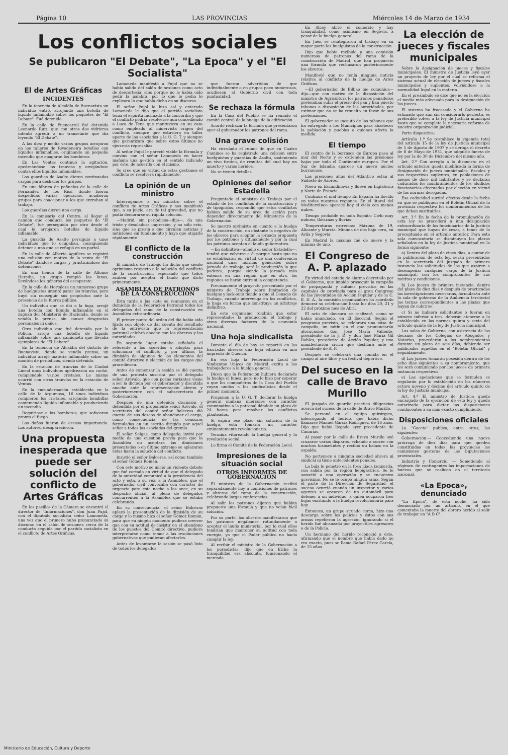Página 10 LAS PROVINCIAS Miércoles 14 de Marzo de 1934
Los conflictos sociales
Se publicaron "El Debate", "La Epoca" y el "El Socialista"
El de Artes Gráficas
INCIDENTES
En la tenencia de Alcaldía de Buenavista un individuo entró, arrojando una botella de líquido inflamable sobre los paquetes de "El Debate". Fué detenido.
En la calle de Fuencarral fué detenido Leonardo Ruiz, que con otros dos vidrieros intentó agredir a un transeúnte que iba leyendo "El Debate".
A las diez y media varios grupos arrojaron en los talleres de Rivadeneira botellas con líquidos inflamables, originando un pequeño incendio que apagaron los bomberos.
En Las Ventas continuó la agitación, apedreándose los tranvías y arrojándose contra ellos líquidos inflamables.
Los guardias de Asalto dieron continuadas cargas para deshacer los grupos.
En una fábrica de pañuelos de la calle de Fernández de los Ríos, donde fueron despedidas varias operarias, acudieron grupos para coaccionar a los que entraban al trabajo.
Los guardias dieron una carga.
En la comisaría del Centro, al llegar el camión que conducía los paquetes de "El Debate", fué perseguido por otro desde el cual le arrojaron botellas de líquido inflamable.
La guardia de Asalto persiguió a unos individuos que lo ocupaban, consiguiendo detener a uno que se refugió en un portal.
En la calle de Alberto Aguilera se registró una colisión con motivo de la venta de "El Debate" dándose cargas y practicándose dos detenciones.
En una tienda de la calle de Alfonso Heredia, un grupo rompió las lunas, llevándose los géneros del escaparate.
En la calle de Hortaleza un numeroso grupo de huelguistas intentó parar los tranvías, pero huyó sin conseguir sus propósitos ante la presencia de la fuerza pública.
Un individuo que se dió a la fuga, arrojó una botella con líquido inflamable en el zaguán del Ministerio de Hacienda, donde se vendía la prensa, sin causar desgracias personales ni daños.
Otro individuo que fué detenido por la Policía, arrojó una botella de líquido inflamable sobre una camioneta que llevaba ejemplares de "El Debate".
En la tenencia de Alcaldía del distrito de Buenavista, donde se vendía prensa, un individuo arrojó materia inflamable sobre un montón de periódicos, siendo detenido.
En la estación de tranvías de la Ciudad Lineal unos individuos apedrearon un coche, rompiéndole varios cristales. Lo mismo ocurrió con otros tranvías en la estación de Ventas.
En la encuadernación establecida en la calle de la Argumosa, 16 unos individuos rompieron los cristales, arrojando bombillas conteniendo líquido inflamable y produciendo un incendio.
Requiriose a los bomberos, que sofocaron pronto el fuego.
Los daños fueron de escasa importancia. Los autores, desaparecieron.
Una propuesta inesperada que puede ser solución del conflicto de Artes Gráficas
En los pasillos de la Cámara se encontró el director de "Informaciones", don Juan Pujol, con el diputado socialista señor Lamoneda, una vez que el primero hubo pronunciado su discurso en el salón de sesiones cerca de la conducta seguida por el partido socialista en el conflicto de Artes Gráficas.
Lamoneda manifestó a Pujol que no se había salido del salón de sesiones como acto de descortesía, sino porque no le había oído pedir la palabra, por lo que le pedía le explicara lo que había dicho en su discurso.
El señor Pujol lo hizo así y enterado Lamoneda le dijo que el partido socialista tenía el espíritu inclinado a la concordia y que el conflicto podría resolverse aun concediendo a Luca de Tena que mantuviera en su casa como empleado al minervista origen del conflicto, siempre que estuviera en taller aparte de los asociados a la U. G. T. y siempre que garantizara que sobre estos últimos no ejercería represalias.
Al señor Pujol le pareció viable la fórmula y convino con el señor Lamoneda en hacer mañana una gestión en el sentido indicado por éste, de acuerdo con él mismo.
Se cree que en virtud de estas gestiones el conflicto se resolverá rápidamente.
La opinión de un ministro
Interrogamos a un ministro sobre el conflicto de Artes Gráficas y nos manifestó que, a su juicio, era de tal gravedad, que no podía demorarse su rápida solución.
—Madrid, sin periódicos—dijo—, da una triste y desoladora impresión, y no sólo esto, sino que se presta a que circulen noticias y noticiones sin fundamento y haya que atajarlo rápidamente.
El conflicto de la construcción
El ministro de Trabajo ha dicho que siente optimismo respecto a la solución del conflicto de la construcción, esperando que todos acaben por aceptar el laudo que dictó primeramente.
ASAMBLEA DE PATRONOS DE LA CONSTRUCCION
Esta tarde a las siete se reunieron en el domicilio de la Federación Patronal todos los delegados del ramo de la construcción en Asamblea extraordinaria.
El primer punto del orden del día había sido fijado con objeto de dar cuenta del resultado de la entrevista que la representación patronal celebró anoche con los obreros y las autoridades.
En segundo lugar estaba señalado el referente a los acuerdos a adoptar para solucionar el conflicto y, por último, la dimisión de algunos de los elementos del comité directivo y elección de los cargos que procediesen.
Antes de comenzar la sesión se dió cuenta de una protesta suscrita por el delegado señor Arévalo, que con pocas variantes viene a ser la dictada por el gobernador y discutida anoche ante la representación obrera y posteriormente con el subsecretario de Gobernación.
Después de una detenida discusión y defendida por el proponente señor Arévalo, el secretario del comité señor Balceras dió cuenta de sus deseos de abandonar el cargo, como consecuencia de las censuras formuladas en un escrito dirigido por aquel señor a todos los asociados del gremio.
El señor Selgas, como delegado, invitó por medio de una cuestión previa para que la Asamblea no aceptara las dimisiones presentadas o en último extremo se aplazaran éstas hasta la solución del conflicto.
Insistió el señor Balceras, así como también el señor Gómez Román.
Con este motivo se inició un violento debate que fué cortado en virtud de que el delegado de la autoridad comunicó a la presidencia del acto y ésta, a su vez, a la Asamblea, que el gobernador civil convocaba con carácter de urgencia para esta noche a las once, en su despacho oficial, al pleno de delegados concurrentes a la Asamblea que se estaba celebrando.
En su consecuencia, el señor Balceras aplazó la presentación de la dimisión de su cargo y lo mismo hizo el señor Gómez Román, para que en ningún momento pudiera creerse que con su actitud de insistir en el abandono de los puestos del Comité directivo, pudiera interpretarse como temor a las resoluciones gubernativas que pudieran afectarles.
Antes de levantarse la sesión se pasó lista de todos los delegados
que fueron advertidos de que individualmente o en grupos poco numerosos, acudiesen al Gobierno civil con toda puntualidad.
Se rechaza la fórmula
En la Casa del Pueblo se ha reunido el comité central de la huelga de la edificación.
Acordó rechazar la fórmula que presentaron ayer al gobernador los patronos del ramo.
Una grave colisión
Ha circulado el rumor de que en Cuatro Caminos se ha registrado una colisión entre huelguistas y guardias de Asalto, sosteniendo un vivo tiroteo, de resultas del cual hay un muerto y varios heridos.
No se tienen detalles.
Opiniones del señor Estadella
Preguntado el ministro de Trabajo por el estado de los conflictos de la construcción y de tipógrafos, respondió que estos conflictos habían salido de su área de acción para depender directamente del Ministerio de la Gobernación.
Se mostró optimista en cuanto a la huelga de la construcción, no obstante la negativa de los obreros para aceptar la jornada propuesta por los patronos y últimamente y por la cual los patronos aceptan el laudo gubernativo.
—En definitiva—añadió el señor Estadella—, tendrá que volverse a él porque hasta que no se establezcan en virtud de una conferencia nacional unas normas generales sobre jornada de trabajo, será la producción la que padezca, porque siendo la jornada más extensa en una región que en otra, las regiones se harán entre sí la competencia.
Precisamente el proyecto presentado por el ministro de Trabajo sobre limitación de huelgas y lock-outs tiende a que el Consejo de Trabajo, cuando intervenga en los conflictos, lo haga en forma que constituya un arbitraje definitivo.
En este organismo tendrán que estar representados la producción, el trabajo y otros diversos factores de la economía nacional.
Una hoja sindicalista
Durante el día de hoy se repartió en las barriadas obreras una hoja editada en una imprenta de Cuenca.
En esa hoja la Federación Local de Sindicatos Unicos de Madrid excita a los trabajadores a la huelga general.
Dicen que la Federación hubiera declarado la huelga el lunes, pero no lo hizo por esperar a que los compañeros de la Casa del Pueblo vayan unidos a los sindicalistas desde el primer momento.
Proponen a la U. G. T. declarar la huelga general mañana miércoles con carácter conminativo a la patronal dándole un plazo de 24 horas para resolver los conflictos planteados.
Si expira ese plazo sin solución de la huelga, ésta tomaría un carácter eminentemente revolucionario.
Termina vitoreando la huelga general y la revolución social.
Lo firma el Comité de la Federación Local.
Impresiones de la situación social
OTROS INFORMES DE GOBERNACION
El ministro de la Gobernación recibió separadamente hoy a comisiones de patronos y obreros del ramo de la construcción, celebrando largas conferencias.
Al salir los patronos dijeron que habían propuesto una fórmula y que no veían fácil solución.
Por su parte, los obreros manifestaron que los patronos negábanse rotundamente a aceptar el laudo ministerial, por lo cual ellos tendrían que mantener su actitud con toda energía, ya que el Poder público no hacía cumplir la ley.
Al recibir el ministro de la Gobernación a los periodistas, dijo que en Elche la tranquilidad era absoluta, funcionando el mercado.
En Alcoy abrió el comercio y hay tranquilidad, como asimismo en Segovia, a pesar de la huelga general.
En Jaén se reintegraron al trabajo en su mayor parte los huelguistas de la construcción.
Dijo que había recibido a una comisión numerosa de patronos del ramo de la construcción de Madrid, que han propuesto una fórmula que rechazaron posteriormente los obreros.
Manifestó que no tenía ninguna noticia relativa al conflicto de la huelga de Artes Gráficas.
—El gobernador de Bilbao me comunica—dijo—que con motivo de la disposición del ministro de Agricultura los patronos panaderos pretendían subir el precio del pan y han puesto tahonas a disposición de las autoridades, por estimar que no se ha resuelto en favor de sus pretensiones.
El gobernador se incautó de las tahonas que ha entregado a los Municipios para abastecer la población y pueblos a quienes afecta la medida.
El tiempo
El centro de la borrasca de Europa pasa al mar del Norte y se extienden las presiones bajas por todo el Continente europeo. Por el Sur de Islandia aparece un nuevo núcleo borrascoso.
Las presiones altas del Atlántico están al Sudeste de Azores.
Nieva en Escandinavia y llueve en Inglaterra y Norte de Francia.
Continúa el mal tiempo En España ha llovido en todas nuestras regiones. En el litoral del Mediterráneo aparece hoy el cielo con menos nubes.
Tiempo probable en toda España: Cielo muy nuboso, lloviznas y lluvias.
Temperaturas extremas: Máxima de 19, Alicante y Murcia. Mínima de dos bajo cero, en Avila y Segovia.
En Madrid la máxima fué de nueve y la mínima de uno.
El Congreso de A. P. aplazado
En virtud del estado de alarma decretado por el Gobierno, que impide proseguir la campaña de propaganda y mítines previstos en las capitales de provincia para el gran Congreso de las Juventudes de Acción Popular y de la C. E. D. A., la comisión organizadora ha acordado demorar su celebración hasta los días 20, 21 y 22 del próximo mes de Abril.
El acto de clausura se realizará, como se había anunciado, en El Escorial. Según el programa previsto, se celebrará una misa de campaña, un mitin en el que pronunciarán alocuciones don José María Valiente, presidente de la J. P., y don José María Gil Robles, presidente de Acción Popular, y una manifestación cívica que desfilará ante el presidente de A. P.
Después se celebrará una comida en el campo al aire libre y un festival deportivo.
Del suceso en la calle de Bravo Murillo
El juzgado de guardia practicó diligencias acerca del suceso de la calle de Bravo Murillo.
Se personó en el equipo quirúrgico, interrogando al herido, que había dicho llamarse Manuel García Rodríguez, de 16 años. Dijo que había llegado ayer procedente de Canarias.
Al pasar por la calle de Bravo Murillo oyó cruzarse varios disparos, echando a correr con muchos transeúntes y recibió un balazo en la espalda.
No pertenece a ninguna sociedad obrera ni sindical ni tiene antecedentes penales.
La bala le penetró en la fosa ilíaca izquierda, con salida por la región hepigástrica. Se le sometió a una operación y se encuentra gravísimo. No se le ocupó ningún arma. Según el parte de la Dirección de Seguridad, el suceso ocurrió cuando un inspector y varios agentes se apearon de un automóvil para detener a un individuo, a quien ocuparon tres hojas excitando a la huelga revolucionaria para hoy.
Entonces, un grupo situado cerca, hizo una descarga sobre los policías y éstos con sus armas repelieron la agresión, ignorando si el herido fué alcanzado por proyectiles agresores o de la Policía.
Un hermano del herido reconoció a éste, afirmando que el nombre que había dado no era exacto, pues se llama Rafael Pérez García, de 15 años.
La elección de jueces y fiscales municipales
Sobre la designación de jueces y fiscales municipales. El ministro de Justicia leyó ayer un proyecto de ley por el cual se reforma el sistema actual de elección de jueces y fiscales municipales y suplentes, volviéndose a la normalidad legal en la materia.
En el preámbulo se dice que no es la elección el medio más adecuado para la designación de los jueces.
El sistema ha fracasado y el Gobierno ha estimado que aun sin considerarlo perfecta, es preferible volver a la ley de Justicia municipal hasta que se complete la necesaria reforma de nuestra organización judicial.
Parte dispositiva:
Artículo 1.º Se restablece la vigencia total del artículo 15 de la ley de Justicia municipal de 5 de Agosto de 1907 y se deroga el decreto de 8 de Mayo de 1931, que adquirió fuerza de ley por la de 30 de Diciembre del mismo año.
Art. 2.º Con arreglo a lo dispuesto en el artículo anterior, queda modificada la forma de designación de jueces municipales, fiscales y sus respectivos suplentes, en poblaciones de menos de doce mil habitantes y se declaran caducados los nombramientos de los aludidos funcionarios efectuados por elección en virtud de las normas derogadas.
Esa caducidad surtirá efectos desde la fecha en que se publiquen en el Boletín Oficial de la provincia respectiva los nombramientos de los que deban sustituirles.
Art. 3.º En la fecha de la promulgación de esta ley se procederá a una designación extraordinaria de los funcionarios de la Justicia municipal que hayan de cesar, a tenor de lo preceptuado en el artículo anterior. Para esta sola convocatoria se disminuyen los plazos señalados en la ley de Justicia municipal en la forma siguiente:
a) Dentro del plazo de cinco días, a contar de la publicación de esta ley, serán presentadas en la secretaría del juzgado de primera instancia las solicitudes de los que aspiren a desempeñar cualquier cargo de la Justicia municipal, con los comprobantes de sus méritos y condiciones.
b) Los jueces de primera instancia, dentro del plazo de diez días y después de practicadas las investigaciones necesarias, formularán ante la sala de gobierno de la Audiencia territorial las ternas correspondientes a las plazas que hayan de cubrirse.
c) Si no hubiera solicitantes o fueran en número inferior a tres, deberán atenerse a lo establecido en las normas quinta y sexta del artículo quinto de la ley de Justicia municipal.
Las salas de Gobierno, con asistencia de los decanos de los Colegios de Abogados y Notarios, procederán a los nombramientos durante un plazo de seis días, debiendo ser publicados aquéllos en el "Boletín Oficial" y seguidamente.
d) Los jueces tomarán posesión dentro de los ocho días siguientes a su nombramiento, que les será comunicado por los jueces de primera instancia respectivos.
e) Las apelaciones que se formulen se regularán por lo establecido en los números octavo noveno y décimo del artículo quinto de la ley de Justicia municipal.
Art. 4.º El ministro de Justicia queda encargado de la ejecución de esta ley y queda autorizado para dictar las disposiciones conducentes a su más exacto cumplimiento.
Disposiciones oficiales
La "Gaceta" publica, entre otras, las siguientes:
Gobernación.— Concediendo una nueva prórroga de diez días para que queden constituidas en todas las provincias las comisiones gestoras de las Diputaciones provinciales.
Industria y Comercio. — Sometiendo al régimen de contingentes las importaciones de huevos que se realicen en el territorio nacional.
«La Epoca», denunciado
"La Epoca", de esta noche, ha sido denunciado por un artículo, en el que comentaba la muerte del obrero herido al salir de trabajar en "A B C".
Ministerio de Educación, Cultura y Deporte